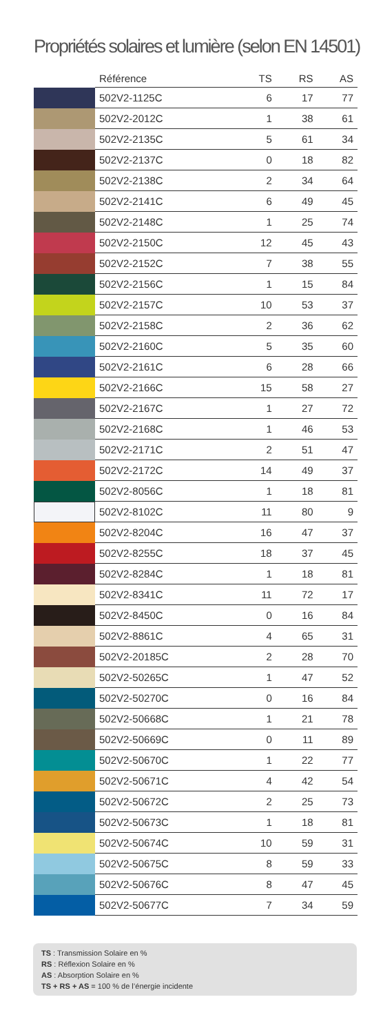Propriétés solaires et lumière (selon EN 14501)
| | Référence | TS | RS | AS |
| --- | --- | --- | --- | --- |
| | 502V2-1125C | 6 | 17 | 77 |
| | 502V2-2012C | 1 | 38 | 61 |
| | 502V2-2135C | 5 | 61 | 34 |
| | 502V2-2137C | 0 | 18 | 82 |
| | 502V2-2138C | 2 | 34 | 64 |
| | 502V2-2141C | 6 | 49 | 45 |
| | 502V2-2148C | 1 | 25 | 74 |
| | 502V2-2150C | 12 | 45 | 43 |
| | 502V2-2152C | 7 | 38 | 55 |
| | 502V2-2156C | 1 | 15 | 84 |
| | 502V2-2157C | 10 | 53 | 37 |
| | 502V2-2158C | 2 | 36 | 62 |
| | 502V2-2160C | 5 | 35 | 60 |
| | 502V2-2161C | 6 | 28 | 66 |
| | 502V2-2166C | 15 | 58 | 27 |
| | 502V2-2167C | 1 | 27 | 72 |
| | 502V2-2168C | 1 | 46 | 53 |
| | 502V2-2171C | 2 | 51 | 47 |
| | 502V2-2172C | 14 | 49 | 37 |
| | 502V2-8056C | 1 | 18 | 81 |
| | 502V2-8102C | 11 | 80 | 9 |
| | 502V2-8204C | 16 | 47 | 37 |
| | 502V2-8255C | 18 | 37 | 45 |
| | 502V2-8284C | 1 | 18 | 81 |
| | 502V2-8341C | 11 | 72 | 17 |
| | 502V2-8450C | 0 | 16 | 84 |
| | 502V2-8861C | 4 | 65 | 31 |
| | 502V2-20185C | 2 | 28 | 70 |
| | 502V2-50265C | 1 | 47 | 52 |
| | 502V2-50270C | 0 | 16 | 84 |
| | 502V2-50668C | 1 | 21 | 78 |
| | 502V2-50669C | 0 | 11 | 89 |
| | 502V2-50670C | 1 | 22 | 77 |
| | 502V2-50671C | 4 | 42 | 54 |
| | 502V2-50672C | 2 | 25 | 73 |
| | 502V2-50673C | 1 | 18 | 81 |
| | 502V2-50674C | 10 | 59 | 31 |
| | 502V2-50675C | 8 | 59 | 33 |
| | 502V2-50676C | 8 | 47 | 45 |
| | 502V2-50677C | 7 | 34 | 59 |
TS : Transmission Solaire en %
RS : Réflexion Solaire en %
AS : Absorption Solaire en %
TS + RS + AS = 100 % de l’énergie incidente